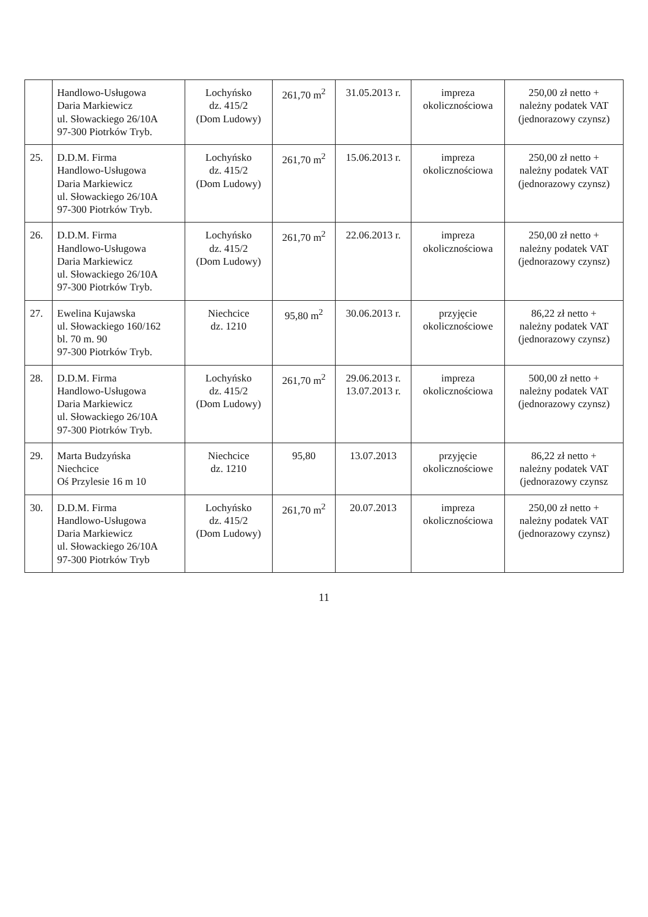| | Handlowo-Usługowa Daria Markiewicz ul. Słowackiego 26/10A 97-300 Piotrków Tryb. | Lochyńsko dz. 415/2 (Dom Ludowy) | 261,70 m<sup>2</sup> | 31.05.2013 r. | impreza okolicznościowa | 250,00 zł netto + należny podatek VAT (jednorazowy czynsz) |
| 25. | D.D.M. Firma Handlowo-Usługowa Daria Markiewicz ul. Słowackiego 26/10A 97-300 Piotrków Tryb. | Lochyńsko dz. 415/2 (Dom Ludowy) | 261,70 m<sup>2</sup> | 15.06.2013 r. | impreza okolicznościowa | 250,00 zł netto + należny podatek VAT (jednorazowy czynsz) |
| 26. | D.D.M. Firma Handlowo-Usługowa Daria Markiewicz ul. Słowackiego 26/10A 97-300 Piotrków Tryb. | Lochyńsko dz. 415/2 (Dom Ludowy) | 261,70 m<sup>2</sup> | 22.06.2013 r. | impreza okolicznościowa | 250,00 zł netto + należny podatek VAT (jednorazowy czynsz) |
| 27. | Ewelina Kujawska ul. Słowackiego 160/162 bl. 70 m. 90 97-300 Piotrków Tryb. | Niechcice dz. 1210 | 95,80 m<sup>2</sup> | 30.06.2013 r. | przyjęcie okolicznościowe | 86,22 zł netto + należny podatek VAT (jednorazowy czynsz) |
| 28. | D.D.M. Firma Handlowo-Usługowa Daria Markiewicz ul. Słowackiego 26/10A 97-300 Piotrków Tryb. | Lochyńsko dz. 415/2 (Dom Ludowy) | 261,70 m<sup>2</sup> | 29.06.2013 r. 13.07.2013 r. | impreza okolicznościowa | 500,00 zł netto + należny podatek VAT (jednorazowy czynsz) |
| 29. | Marta Budzyńska Niechcice Oś Przylesie 16 m 10 | Niechcice dz. 1210 | 95,80 | 13.07.2013 | przyjęcie okolicznościowe | 86,22 zł netto + należny podatek VAT (jednorazowy czynsz |
| 30. | D.D.M. Firma Handlowo-Usługowa Daria Markiewicz ul. Słowackiego 26/10A 97-300 Piotrków Tryb | Lochyńsko dz. 415/2 (Dom Ludowy) | 261,70 m<sup>2</sup> | 20.07.2013 | impreza okolicznościowa | 250,00 zł netto + należny podatek VAT (jednorazowy czynsz) |
11